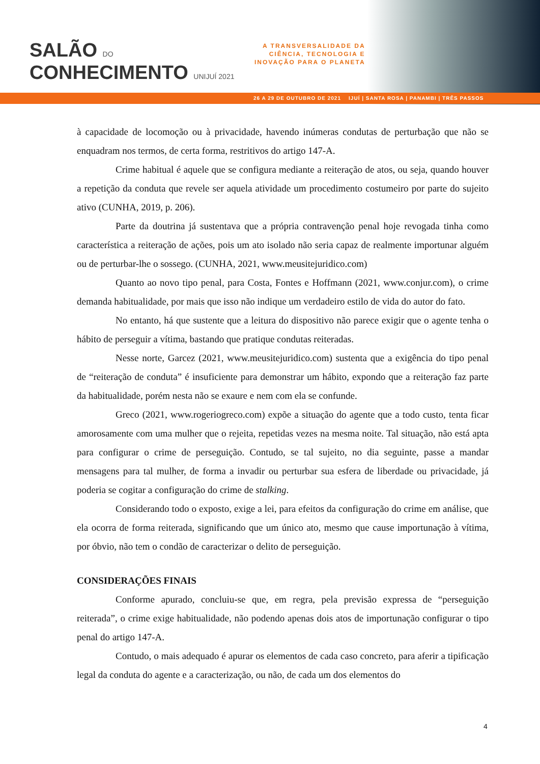SALÃO DO
CONHECIMENTO UNIJUÍ 2021
A TRANSVERSALIDADE DA
CIÊNCIA, TECNOLOGIA E
INOVAÇÃO PARA O PLANETA
26 A 29 DE OUTUBRO DE 2021 IJUÍ | SANTA ROSA | PANAMBI | TRÊS PASSOS
à capacidade de locomoção ou à privacidade, havendo inúmeras condutas de perturbação que não se enquadram nos termos, de certa forma, restritivos do artigo 147-A.
Crime habitual é aquele que se configura mediante a reiteração de atos, ou seja, quando houver a repetição da conduta que revele ser aquela atividade um procedimento costumeiro por parte do sujeito ativo (CUNHA, 2019, p. 206).
Parte da doutrina já sustentava que a própria contravenção penal hoje revogada tinha como característica a reiteração de ações, pois um ato isolado não seria capaz de realmente importunar alguém ou de perturbar-lhe o sossego. (CUNHA, 2021, www.meusitejuridico.com)
Quanto ao novo tipo penal, para Costa, Fontes e Hoffmann (2021, www.conjur.com), o crime demanda habitualidade, por mais que isso não indique um verdadeiro estilo de vida do autor do fato.
No entanto, há que sustente que a leitura do dispositivo não parece exigir que o agente tenha o hábito de perseguir a vítima, bastando que pratique condutas reiteradas.
Nesse norte, Garcez (2021, www.meusitejuridico.com) sustenta que a exigência do tipo penal de “reiteração de conduta” é insuficiente para demonstrar um hábito, expondo que a reiteração faz parte da habitualidade, porém nesta não se exaure e nem com ela se confunde.
Greco (2021, www.rogeriogreco.com) expõe a situação do agente que a todo custo, tenta ficar amorosamente com uma mulher que o rejeita, repetidas vezes na mesma noite. Tal situação, não está apta para configurar o crime de perseguição. Contudo, se tal sujeito, no dia seguinte, passe a mandar mensagens para tal mulher, de forma a invadir ou perturbar sua esfera de liberdade ou privacidade, já poderia se cogitar a configuração do crime de stalking.
Considerando todo o exposto, exige a lei, para efeitos da configuração do crime em análise, que ela ocorra de forma reiterada, significando que um único ato, mesmo que cause importunação à vítima, por óbvio, não tem o condão de caracterizar o delito de perseguição.
CONSIDERAÇÕES FINAIS
Conforme apurado, concluiu-se que, em regra, pela previsão expressa de “perseguição reiterada”, o crime exige habitualidade, não podendo apenas dois atos de importunação configurar o tipo penal do artigo 147-A.
Contudo, o mais adequado é apurar os elementos de cada caso concreto, para aferir a tipificação legal da conduta do agente e a caracterização, ou não, de cada um dos elementos do
4